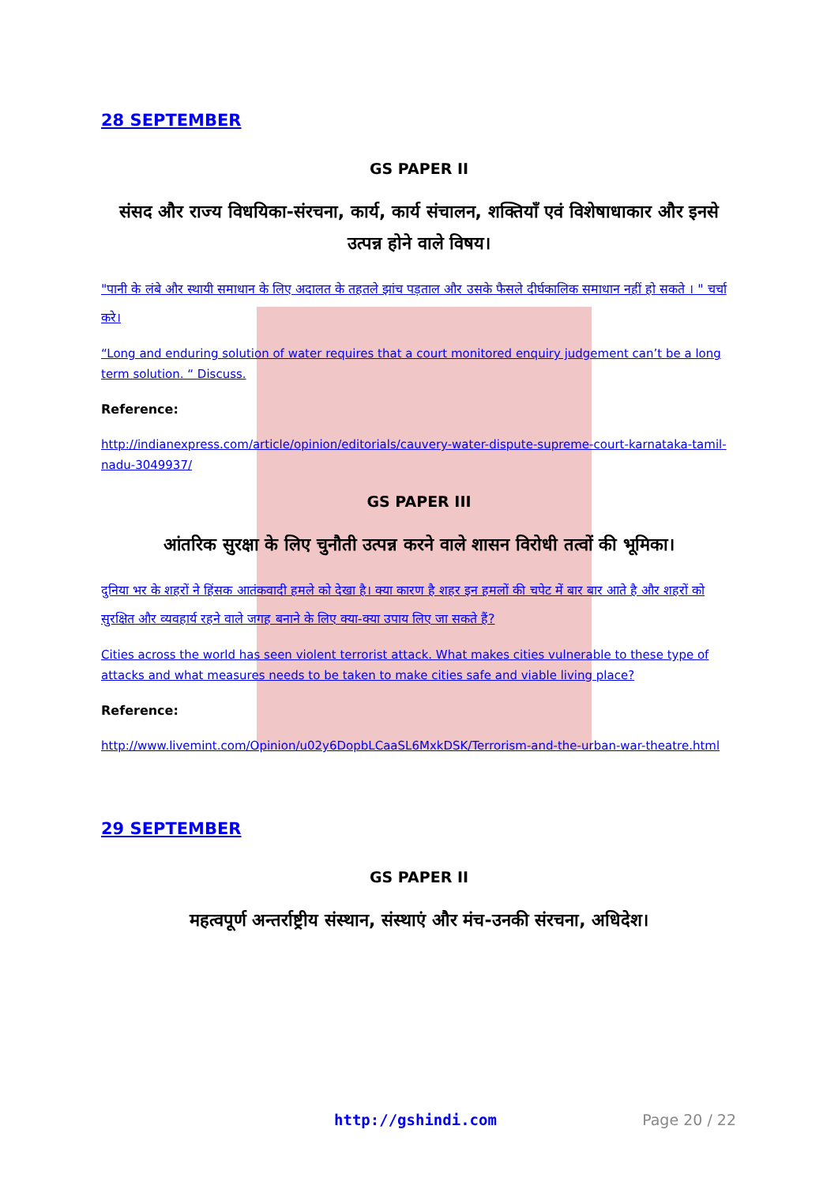28 SEPTEMBER
GS PAPER II
संसद और राज्य विधयिका-संरचना, कार्य, कार्य संचालन, शक्तियाँ एवं विशेषाधाकार और इनसे उत्पन्न होने वाले विषय।
"पानी के लंबे और स्थायी समाधान के लिए अदालत के तहतले झांच पड़ताल और उसके फैसले दीर्घकालिक समाधान नहीं हो सकते । " चर्चा करे।
“Long and enduring solution of water requires that a court monitored enquiry judgement can’t be a long term solution. “ Discuss.
Reference:
http://indianexpress.com/article/opinion/editorials/cauvery-water-dispute-supreme-court-karnataka-tamil-nadu-3049937/
GS PAPER III
आंतरिक सुरक्षा के लिए चुनौती उत्पन्न करने वाले शासन विरोधी तत्वों की भूमिका।
दुनिया भर के शहरों ने हिंसक आतंकवादी हमले को देखा है। क्या कारण है शहर इन हमलों की चपेट में बार बार आते है और शहरों को सुरक्षित और व्यवहार्य रहने वाले जगह बनाने के लिए क्या-क्या उपाय लिए जा सकते हैं?
Cities across the world has seen violent terrorist attack. What makes cities vulnerable to these type of attacks and what measures needs to be taken to make cities safe and viable living place?
Reference:
http://www.livemint.com/Opinion/u02y6DopbLCaaSL6MxkDSK/Terrorism-and-the-urban-war-theatre.html
29 SEPTEMBER
GS PAPER II
महत्वपूर्ण अन्तर्राष्ट्रीय संस्थान, संस्थाएं और मंच-उनकी संरचना, अधिदेश।
http://gshindi.com Page 20 / 22